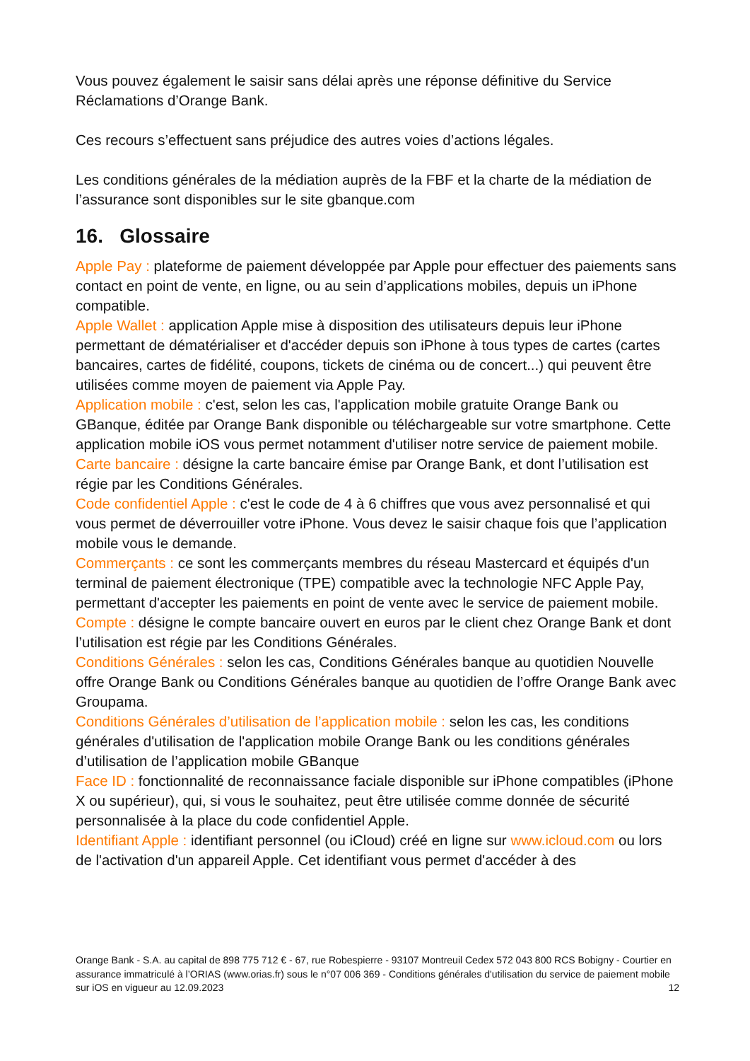Vous pouvez également le saisir sans délai après une réponse définitive du Service Réclamations d’Orange Bank.
Ces recours s’effectuent sans préjudice des autres voies d’actions légales.
Les conditions générales de la médiation auprès de la FBF et la charte de la médiation de l’assurance sont disponibles sur le site gbanque.com
16. Glossaire
Apple Pay : plateforme de paiement développée par Apple pour effectuer des paiements sans contact en point de vente, en ligne, ou au sein d’applications mobiles, depuis un iPhone compatible.
Apple Wallet : application Apple mise à disposition des utilisateurs depuis leur iPhone permettant de dématérialiser et d'accéder depuis son iPhone à tous types de cartes (cartes bancaires, cartes de fidélité, coupons, tickets de cinéma ou de concert...) qui peuvent être utilisées comme moyen de paiement via Apple Pay.
Application mobile : c'est, selon les cas, l'application mobile gratuite Orange Bank ou GBanque, éditée par Orange Bank disponible ou téléchargeable sur votre smartphone. Cette application mobile iOS vous permet notamment d'utiliser notre service de paiement mobile.
Carte bancaire : désigne la carte bancaire émise par Orange Bank, et dont l’utilisation est régie par les Conditions Générales.
Code confidentiel Apple : c'est le code de 4 à 6 chiffres que vous avez personnalisé et qui vous permet de déverrouiller votre iPhone. Vous devez le saisir chaque fois que l’application mobile vous le demande.
Commerçants : ce sont les commerçants membres du réseau Mastercard et équipés d'un terminal de paiement électronique (TPE) compatible avec la technologie NFC Apple Pay, permettant d'accepter les paiements en point de vente avec le service de paiement mobile.
Compte : désigne le compte bancaire ouvert en euros par le client chez Orange Bank et dont l’utilisation est régie par les Conditions Générales.
Conditions Générales : selon les cas, Conditions Générales banque au quotidien Nouvelle offre Orange Bank ou Conditions Générales banque au quotidien de l’offre Orange Bank avec Groupama.
Conditions Générales d’utilisation de l’application mobile : selon les cas, les conditions générales d'utilisation de l'application mobile Orange Bank ou les conditions générales d’utilisation de l’application mobile GBanque
Face ID : fonctionnalité de reconnaissance faciale disponible sur iPhone compatibles (iPhone X ou supérieur), qui, si vous le souhaitez, peut être utilisée comme donnée de sécurité personnalisée à la place du code confidentiel Apple.
Identifiant Apple : identifiant personnel (ou iCloud) créé en ligne sur www.icloud.com ou lors de l'activation d'un appareil Apple. Cet identifiant vous permet d'accéder à des
Orange Bank - S.A. au capital de 898 775 712 € - 67, rue Robespierre - 93107 Montreuil Cedex 572 043 800 RCS Bobigny - Courtier en assurance immatriculé à l’ORIAS (www.orias.fr) sous le n°07 006 369 - Conditions générales d'utilisation du service de paiement mobile sur iOS en vigueur au 12.09.2023 12